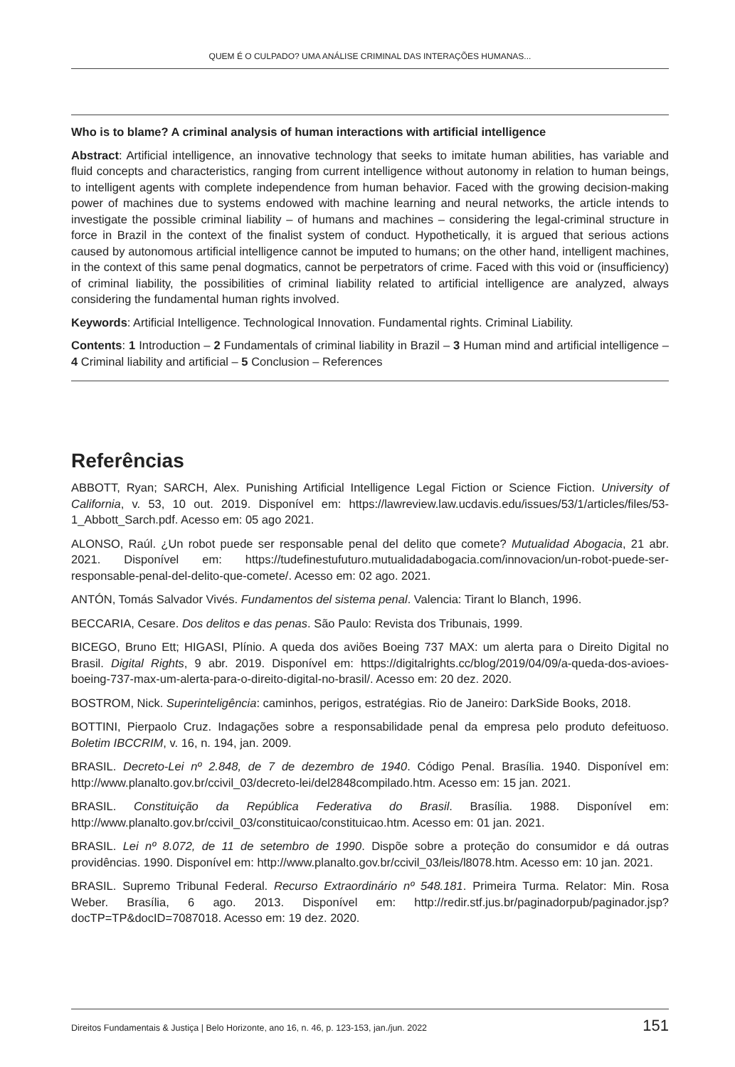QUEM É O CULPADO? UMA ANÁLISE CRIMINAL DAS INTERAÇÕES HUMANAS...
Who is to blame? A criminal analysis of human interactions with artificial intelligence
Abstract: Artificial intelligence, an innovative technology that seeks to imitate human abilities, has variable and fluid concepts and characteristics, ranging from current intelligence without autonomy in relation to human beings, to intelligent agents with complete independence from human behavior. Faced with the growing decision-making power of machines due to systems endowed with machine learning and neural networks, the article intends to investigate the possible criminal liability – of humans and machines – considering the legal-criminal structure in force in Brazil in the context of the finalist system of conduct. Hypothetically, it is argued that serious actions caused by autonomous artificial intelligence cannot be imputed to humans; on the other hand, intelligent machines, in the context of this same penal dogmatics, cannot be perpetrators of crime. Faced with this void or (insufficiency) of criminal liability, the possibilities of criminal liability related to artificial intelligence are analyzed, always considering the fundamental human rights involved.
Keywords: Artificial Intelligence. Technological Innovation. Fundamental rights. Criminal Liability.
Contents: 1 Introduction – 2 Fundamentals of criminal liability in Brazil – 3 Human mind and artificial intelligence – 4 Criminal liability and artificial – 5 Conclusion – References
Referências
ABBOTT, Ryan; SARCH, Alex. Punishing Artificial Intelligence Legal Fiction or Science Fiction. University of California, v. 53, 10 out. 2019. Disponível em: https://lawreview.law.ucdavis.edu/issues/53/1/articles/files/53-1_Abbott_Sarch.pdf. Acesso em: 05 ago 2021.
ALONSO, Raúl. ¿Un robot puede ser responsable penal del delito que comete? Mutualidad Abogacia, 21 abr. 2021. Disponível em: https://tudefinestufuturo.mutualidadabogacia.com/innovacion/un-robot-puede-ser-responsable-penal-del-delito-que-comete/. Acesso em: 02 ago. 2021.
ANTÓN, Tomás Salvador Vivés. Fundamentos del sistema penal. Valencia: Tirant lo Blanch, 1996.
BECCARIA, Cesare. Dos delitos e das penas. São Paulo: Revista dos Tribunais, 1999.
BICEGO, Bruno Ett; HIGASI, Plínio. A queda dos aviões Boeing 737 MAX: um alerta para o Direito Digital no Brasil. Digital Rights, 9 abr. 2019. Disponível em: https://digitalrights.cc/blog/2019/04/09/a-queda-dos-avioes-boeing-737-max-um-alerta-para-o-direito-digital-no-brasil/. Acesso em: 20 dez. 2020.
BOSTROM, Nick. Superinteligência: caminhos, perigos, estratégias. Rio de Janeiro: DarkSide Books, 2018.
BOTTINI, Pierpaolo Cruz. Indagações sobre a responsabilidade penal da empresa pelo produto defeituoso. Boletim IBCCRIM, v. 16, n. 194, jan. 2009.
BRASIL. Decreto-Lei nº 2.848, de 7 de dezembro de 1940. Código Penal. Brasília. 1940. Disponível em: http://www.planalto.gov.br/ccivil_03/decreto-lei/del2848compilado.htm. Acesso em: 15 jan. 2021.
BRASIL. Constituição da República Federativa do Brasil. Brasília. 1988. Disponível em: http://www.planalto.gov.br/ccivil_03/constituicao/constituicao.htm. Acesso em: 01 jan. 2021.
BRASIL. Lei nº 8.072, de 11 de setembro de 1990. Dispõe sobre a proteção do consumidor e dá outras providências. 1990. Disponível em: http://www.planalto.gov.br/ccivil_03/leis/l8078.htm. Acesso em: 10 jan. 2021.
BRASIL. Supremo Tribunal Federal. Recurso Extraordinário nº 548.181. Primeira Turma. Relator: Min. Rosa Weber. Brasília, 6 ago. 2013. Disponível em: http://redir.stf.jus.br/paginadorpub/paginador.jsp?docTP=TP&docID=7087018. Acesso em: 19 dez. 2020.
Direitos Fundamentais & Justiça | Belo Horizonte, ano 16, n. 46, p. 123-153, jan./jun. 2022 151